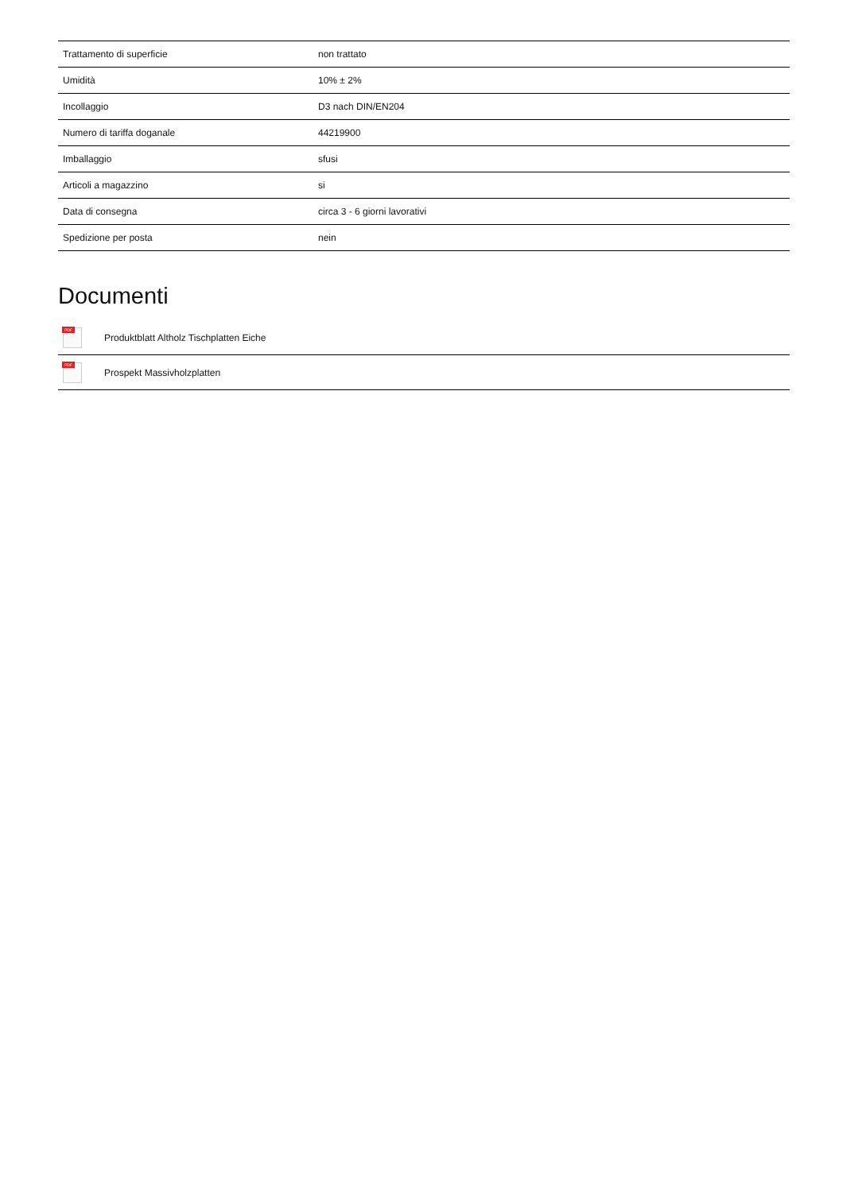| Trattamento di superficie | non trattato |
| Umidità | 10% ± 2% |
| Incollaggio | D3 nach DIN/EN204 |
| Numero di tariffa doganale | 44219900 |
| Imballaggio | sfusi |
| Articoli a magazzino | si |
| Data di consegna | circa 3 - 6 giorni lavorativi |
| Spedizione per posta | nein |
Documenti
PDF
Produktblatt Altholz Tischplatten Eiche
PDF
Prospekt Massivholzplatten